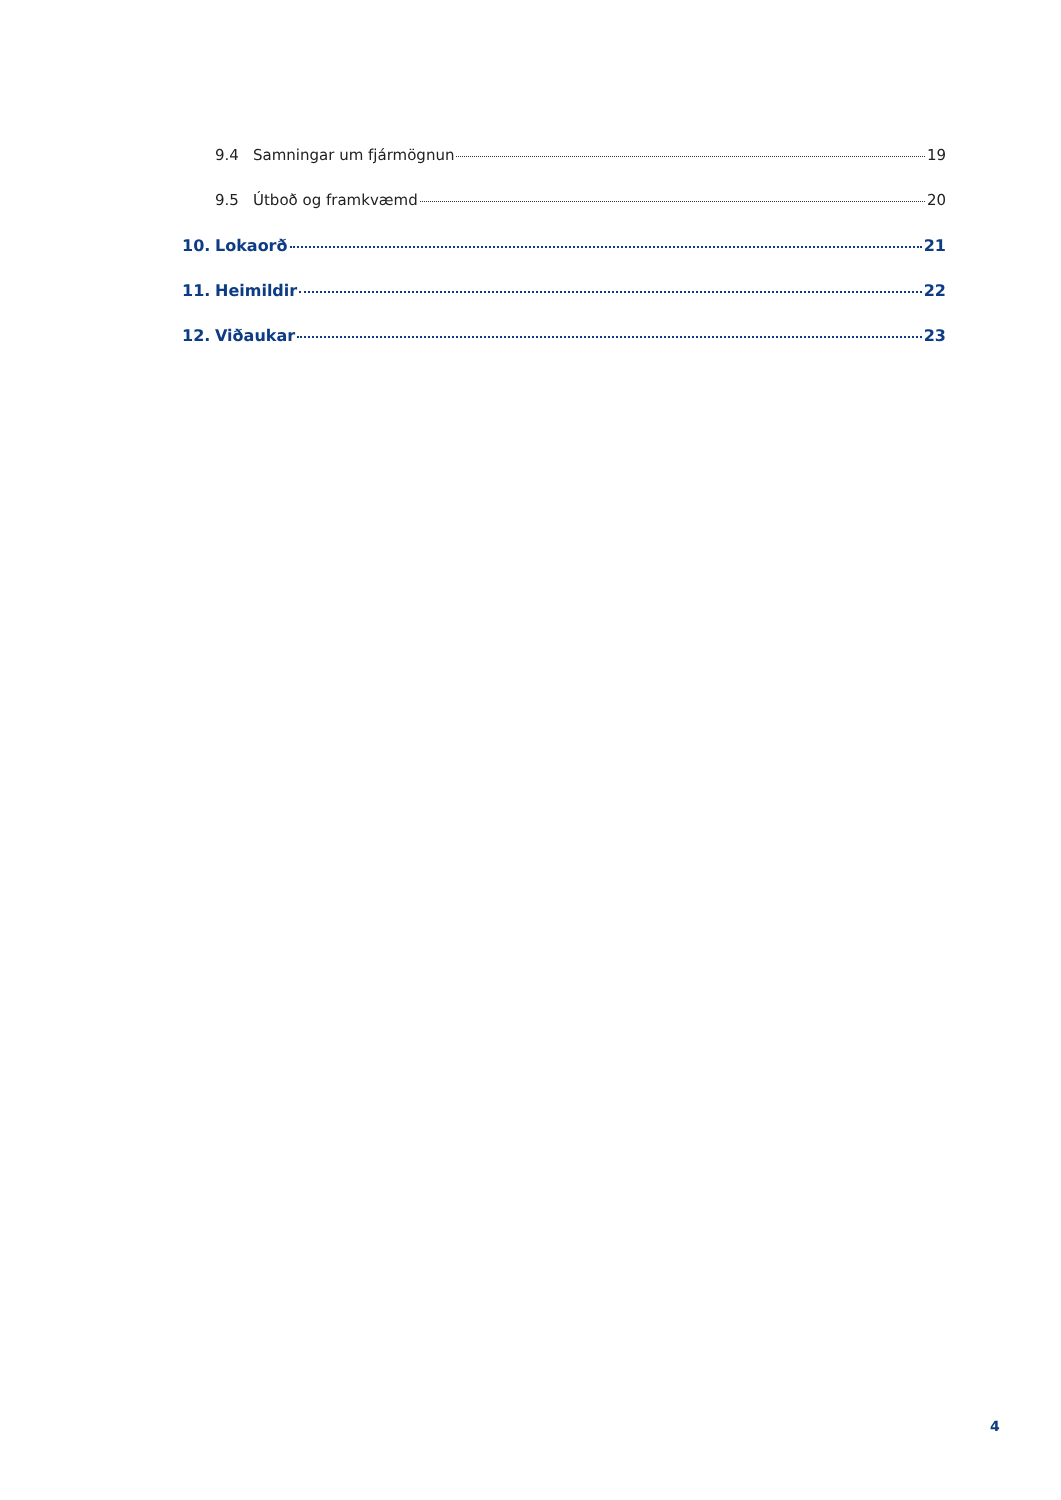9.4 Samningar um fjármögnun 19
9.5 Útboð og framkvæmd 20
10. Lokaorð 21
11. Heimildir 22
12. Viðaukar 23
4